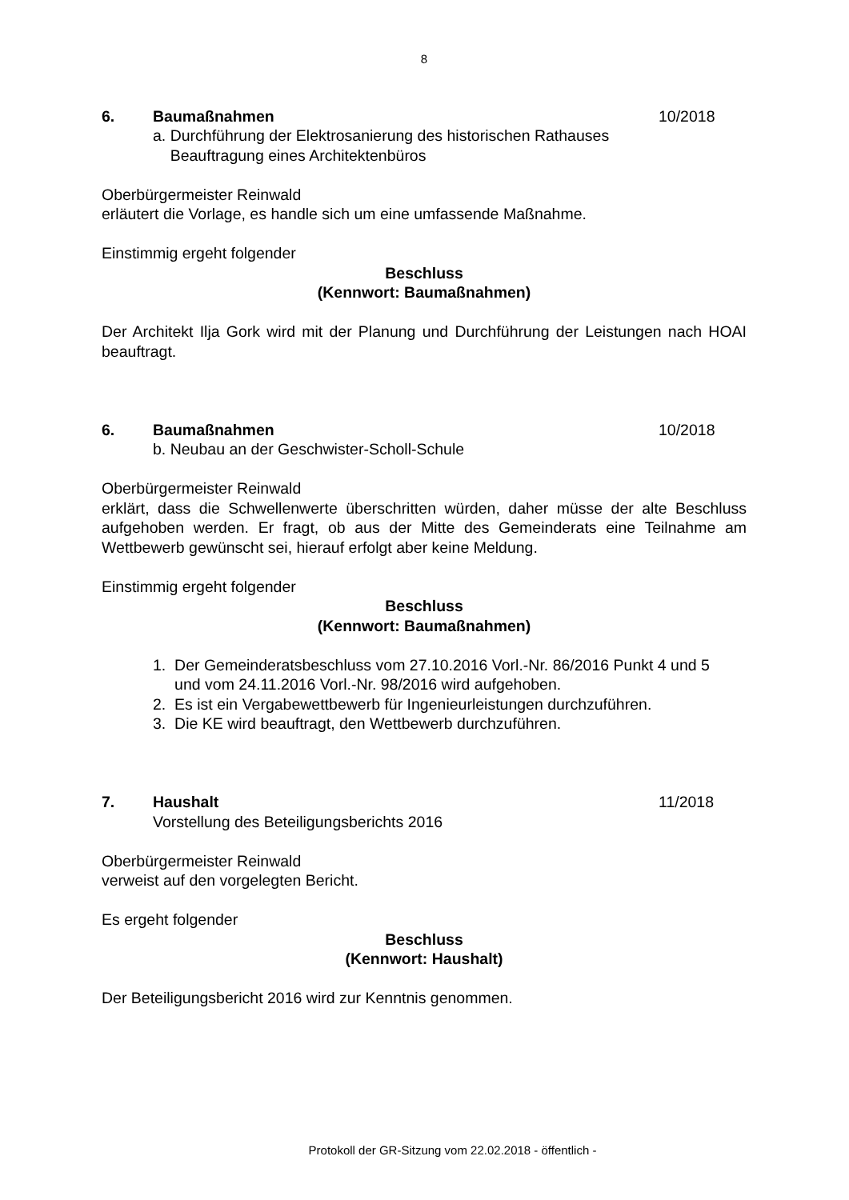8
6. Baumaßnahmen 10/2018
a. Durchführung der Elektrosanierung des historischen Rathauses
Beauftragung eines Architektenbüros
Oberbürgermeister Reinwald
erläutert die Vorlage, es handle sich um eine umfassende Maßnahme.
Einstimmig ergeht folgender
Beschluss
(Kennwort: Baumaßnahmen)
Der Architekt Ilja Gork wird mit der Planung und Durchführung der Leistungen nach HOAI beauftragt.
6. Baumaßnahmen 10/2018
b. Neubau an der Geschwister-Scholl-Schule
Oberbürgermeister Reinwald
erklärt, dass die Schwellenwerte überschritten würden, daher müsse der alte Beschluss aufgehoben werden. Er fragt, ob aus der Mitte des Gemeinderats eine Teilnahme am Wettbewerb gewünscht sei, hierauf erfolgt aber keine Meldung.
Einstimmig ergeht folgender
Beschluss
(Kennwort: Baumaßnahmen)
1. Der Gemeinderatsbeschluss vom 27.10.2016 Vorl.-Nr. 86/2016 Punkt 4 und 5
und vom 24.11.2016 Vorl.-Nr. 98/2016 wird aufgehoben.
2. Es ist ein Vergabewettbewerb für Ingenieurleistungen durchzuführen.
3. Die KE wird beauftragt, den Wettbewerb durchzuführen.
7. Haushalt 11/2018
Vorstellung des Beteiligungsberichts 2016
Oberbürgermeister Reinwald
verweist auf den vorgelegten Bericht.
Es ergeht folgender
Beschluss
(Kennwort: Haushalt)
Der Beteiligungsbericht 2016 wird zur Kenntnis genommen.
Protokoll der GR-Sitzung vom 22.02.2018 - öffentlich -